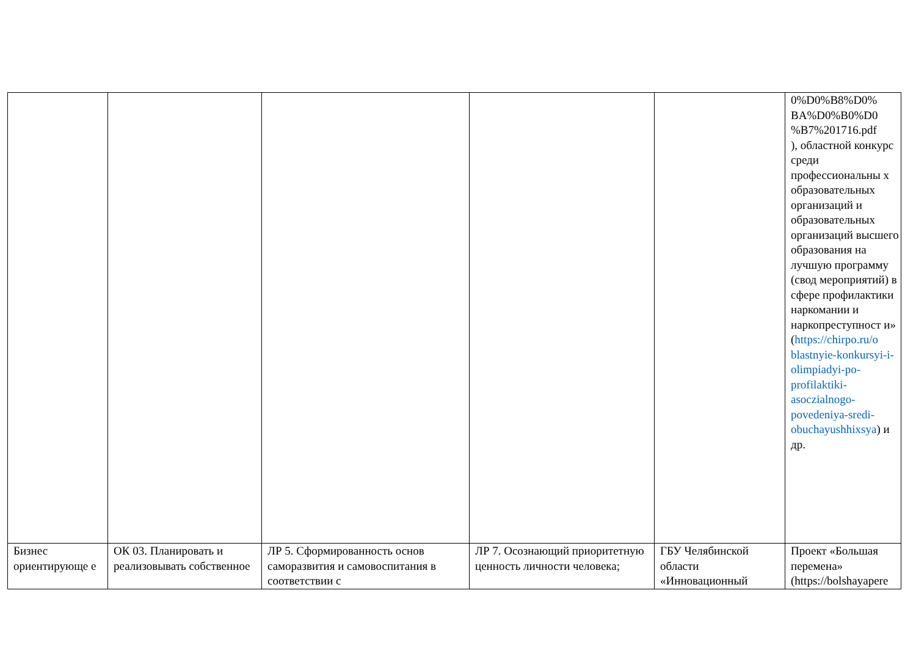| | | | | | 0%D0%B8%D0% BA%D0%B0%D0 %B7%201716.pdf ), областной конкурс среди профессиональны х образовательных организаций и образовательных организаций высшего образования на лучшую программу (свод мероприятий) в сфере профилактики наркомании и наркопреступност и» ( https://chirpo.ru/o blastnyie-konkursyi-i-olimpiadyi-po-profilaktiki-asoczialnogo-povedeniya-sredi-obuchayushhixsya ) и др. |
| Бизнес ориентирующе е | ОК 03. Планировать и реализовывать собственное | ЛР 5. Сформированность основ саморазвития и самовоспитания в соответствии с | ЛР 7. Осознающий приоритетную ценность личности человека; | ГБУ Челябинской области «Инновационный | Проект «Большая перемена» (https://bolshayapere |